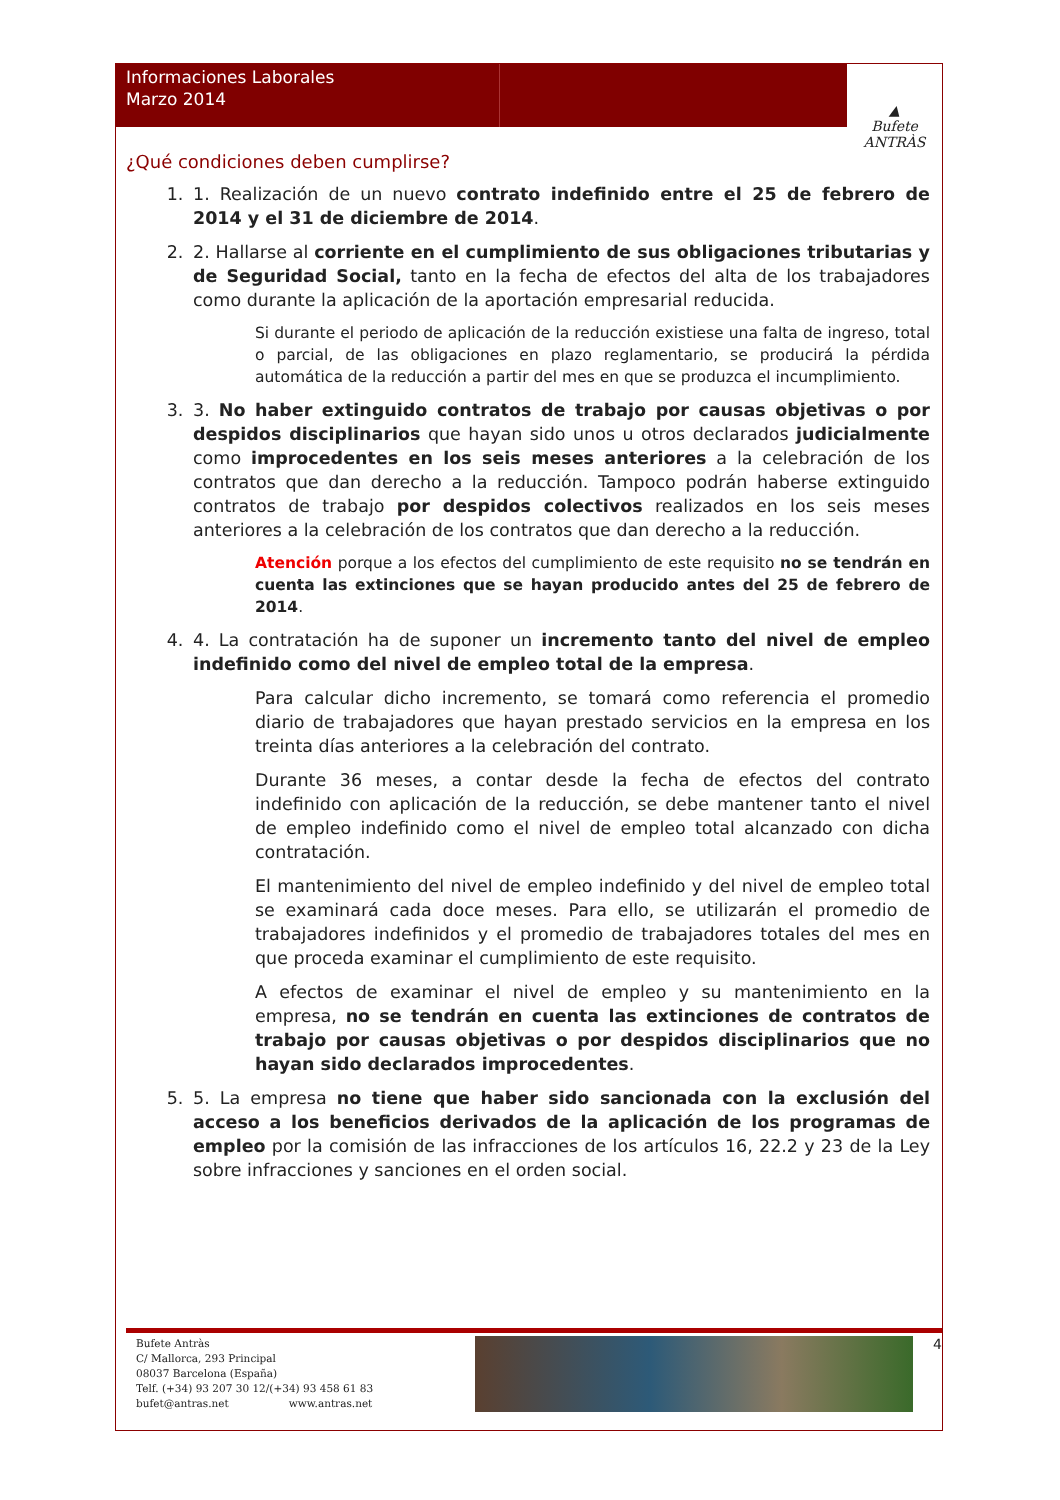Informaciones Laborales
Marzo 2014
▲
Bufete ANTRÀS
¿Qué condiciones deben cumplirse?
1. 1. Realización de un nuevo contrato indefinido entre el 25 de febrero de 2014 y el 31 de diciembre de 2014.
2. 2. Hallarse al corriente en el cumplimiento de sus obligaciones tributarias y de Seguridad Social, tanto en la fecha de efectos del alta de los trabajadores como durante la aplicación de la aportación empresarial reducida.
Si durante el periodo de aplicación de la reducción existiese una falta de ingreso, total o parcial, de las obligaciones en plazo reglamentario, se producirá la pérdida automática de la reducción a partir del mes en que se produzca el incumplimiento.
3. 3. No haber extinguido contratos de trabajo por causas objetivas o por despidos disciplinarios que hayan sido unos u otros declarados judicialmente como improcedentes en los seis meses anteriores a la celebración de los contratos que dan derecho a la reducción. Tampoco podrán haberse extinguido contratos de trabajo por despidos colectivos realizados en los seis meses anteriores a la celebración de los contratos que dan derecho a la reducción.
Atención porque a los efectos del cumplimiento de este requisito no se tendrán en cuenta las extinciones que se hayan producido antes del 25 de febrero de 2014.
4. 4. La contratación ha de suponer un incremento tanto del nivel de empleo indefinido como del nivel de empleo total de la empresa.
Para calcular dicho incremento, se tomará como referencia el promedio diario de trabajadores que hayan prestado servicios en la empresa en los treinta días anteriores a la celebración del contrato.
Durante 36 meses, a contar desde la fecha de efectos del contrato indefinido con aplicación de la reducción, se debe mantener tanto el nivel de empleo indefinido como el nivel de empleo total alcanzado con dicha contratación.
El mantenimiento del nivel de empleo indefinido y del nivel de empleo total se examinará cada doce meses. Para ello, se utilizarán el promedio de trabajadores indefinidos y el promedio de trabajadores totales del mes en que proceda examinar el cumplimiento de este requisito.
A efectos de examinar el nivel de empleo y su mantenimiento en la empresa, no se tendrán en cuenta las extinciones de contratos de trabajo por causas objetivas o por despidos disciplinarios que no hayan sido declarados improcedentes.
5. 5. La empresa no tiene que haber sido sancionada con la exclusión del acceso a los beneficios derivados de la aplicación de los programas de empleo por la comisión de las infracciones de los artículos 16, 22.2 y 23 de la Ley sobre infracciones y sanciones en el orden social.
Bufete Antràs
C/ Mallorca, 293 Principal
08037 Barcelona (España)
Telf. (+34) 93 207 30 12/(+34) 93 458 61 83
bufet@antras.net www.antras.net
4